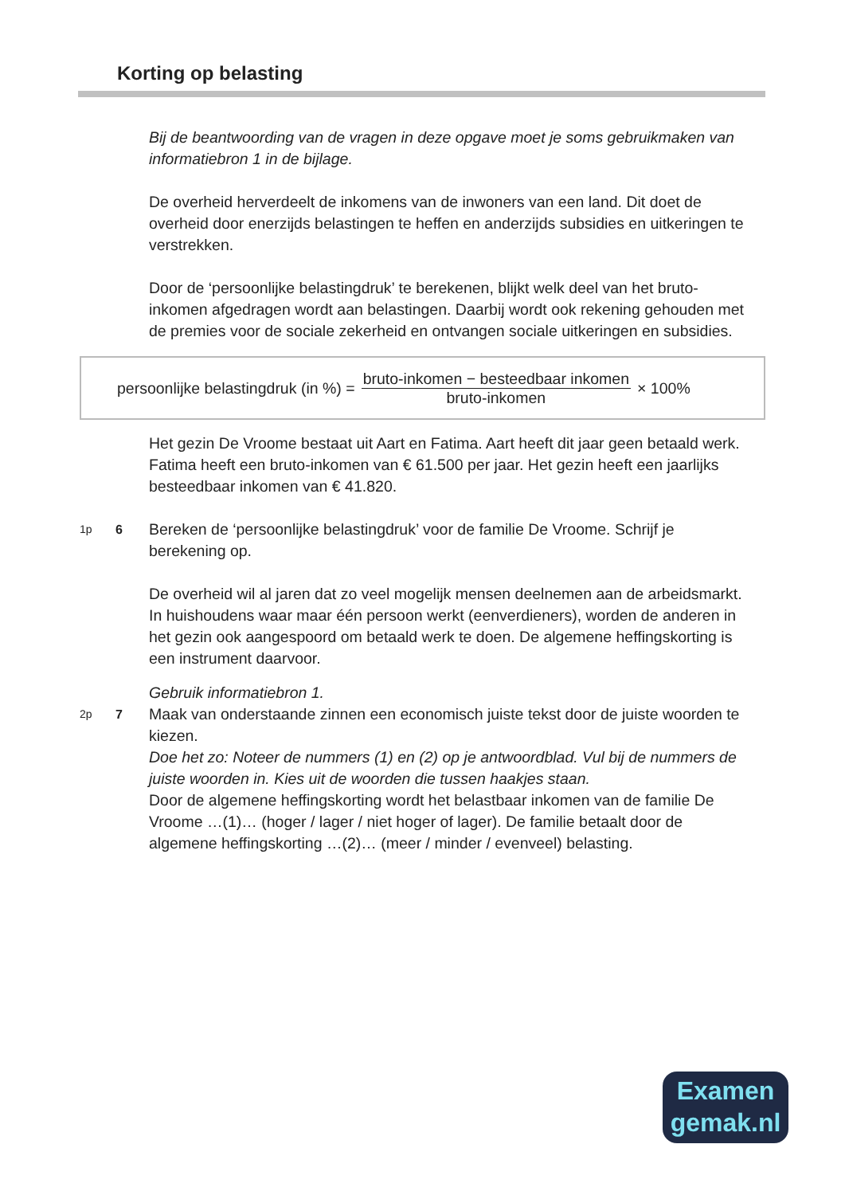Korting op belasting
Bij de beantwoording van de vragen in deze opgave moet je soms gebruikmaken van informatiebron 1 in de bijlage.
De overheid herverdeelt de inkomens van de inwoners van een land. Dit doet de overheid door enerzijds belastingen te heffen en anderzijds subsidies en uitkeringen te verstrekken.
Door de ‘persoonlijke belastingdruk’ te berekenen, blijkt welk deel van het bruto-inkomen afgedragen wordt aan belastingen. Daarbij wordt ook rekening gehouden met de premies voor de sociale zekerheid en ontvangen sociale uitkeringen en subsidies.
persoonlijke belastingdruk (in %) = bruto-inkomen − besteedbaar inkomen bruto-inkomen × 100%
Het gezin De Vroome bestaat uit Aart en Fatima. Aart heeft dit jaar geen betaald werk. Fatima heeft een bruto-inkomen van € 61.500 per jaar. Het gezin heeft een jaarlijks besteedbaar inkomen van € 41.820.
1p 6
Bereken de ‘persoonlijke belastingdruk’ voor de familie De Vroome. Schrijf je berekening op.
De overheid wil al jaren dat zo veel mogelijk mensen deelnemen aan de arbeidsmarkt. In huishoudens waar maar één persoon werkt (eenverdieners), worden de anderen in het gezin ook aangespoord om betaald werk te doen. De algemene heffingskorting is een instrument daarvoor.
Gebruik informatiebron 1.
2p 7
Maak van onderstaande zinnen een economisch juiste tekst door de juiste woorden te kiezen.
Doe het zo: Noteer de nummers (1) en (2) op je antwoordblad. Vul bij de nummers de juiste woorden in. Kies uit de woorden die tussen haakjes staan.
Door de algemene heffingskorting wordt het belastbaar inkomen van de familie De Vroome …(1)… (hoger / lager / niet hoger of lager). De familie betaalt door de algemene heffingskorting …(2)… (meer / minder / evenveel) belasting.
Examen
gemak.nl